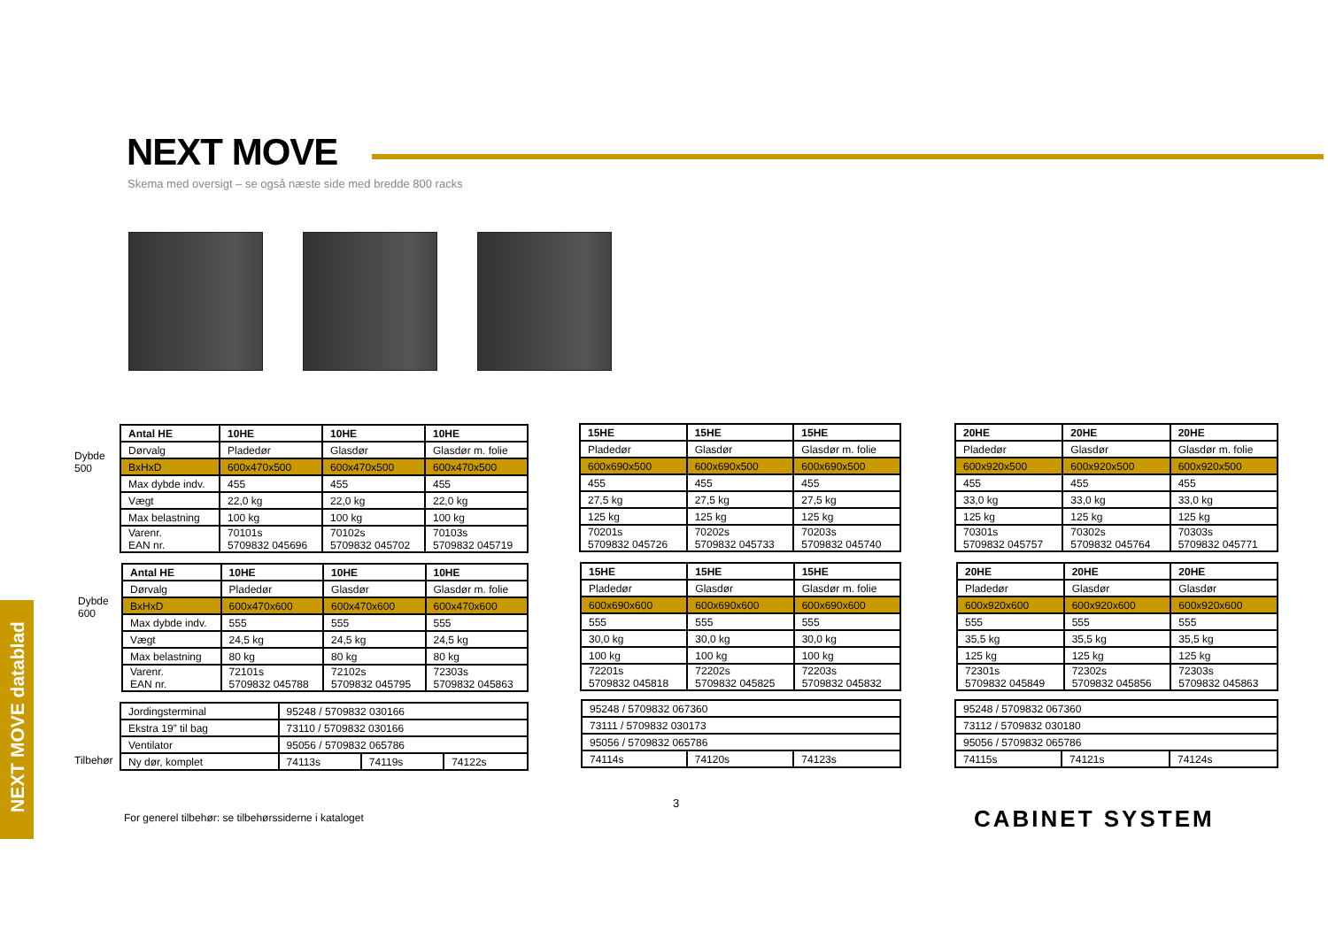NEXT MOVE
Skema med oversigt – se også næste side med bredde 800 racks
NEXT MOVE datablad
Dybde
500
| Antal HE | 10HE | 10HE | 10HE |
| --- | --- | --- | --- |
| Dørvalg | Pladedør | Glasdør | Glasdør m. folie |
| BxHxD | 600x470x500 | 600x470x500 | 600x470x500 |
| Max dybde indv. | 455 | 455 | 455 |
| Vægt | 22,0 kg | 22,0 kg | 22,0 kg |
| Max belastning | 100 kg | 100 kg | 100 kg |
| Varenr. EAN nr. | 70101s 5709832 045696 | 70102s 5709832 045702 | 70103s 5709832 045719 |
| 15HE | 15HE | 15HE |
| --- | --- | --- |
| Pladedør | Glasdør | Glasdør m. folie |
| 600x690x500 | 600x690x500 | 600x690x500 |
| 455 | 455 | 455 |
| 27,5 kg | 27,5 kg | 27,5 kg |
| 125 kg | 125 kg | 125 kg |
| 70201s 5709832 045726 | 70202s 5709832 045733 | 70203s 5709832 045740 |
| 20HE | 20HE | 20HE |
| --- | --- | --- |
| Pladedør | Glasdør | Glasdør m. folie |
| 600x920x500 | 600x920x500 | 600x920x500 |
| 455 | 455 | 455 |
| 33,0 kg | 33,0 kg | 33,0 kg |
| 125 kg | 125 kg | 125 kg |
| 70301s 5709832 045757 | 70302s 5709832 045764 | 70303s 5709832 045771 |
Dybde
600
| Antal HE | 10HE | 10HE | 10HE |
| --- | --- | --- | --- |
| Dørvalg | Pladedør | Glasdør | Glasdør m. folie |
| BxHxD | 600x470x600 | 600x470x600 | 600x470x600 |
| Max dybde indv. | 555 | 555 | 555 |
| Vægt | 24,5 kg | 24,5 kg | 24,5 kg |
| Max belastning | 80 kg | 80 kg | 80 kg |
| Varenr. EAN nr. | 72101s 5709832 045788 | 72102s 5709832 045795 | 72303s 5709832 045863 |
| 15HE | 15HE | 15HE |
| --- | --- | --- |
| Pladedør | Glasdør | Glasdør m. folie |
| 600x690x600 | 600x690x600 | 600x690x600 |
| 555 | 555 | 555 |
| 30,0 kg | 30,0 kg | 30,0 kg |
| 100 kg | 100 kg | 100 kg |
| 72201s 5709832 045818 | 72202s 5709832 045825 | 72203s 5709832 045832 |
| 20HE | 20HE | 20HE |
| --- | --- | --- |
| Pladedør | Glasdør | Glasdør |
| 600x920x600 | 600x920x600 | 600x920x600 |
| 555 | 555 | 555 |
| 35,5 kg | 35,5 kg | 35,5 kg |
| 125 kg | 125 kg | 125 kg |
| 72301s 5709832 045849 | 72302s 5709832 045856 | 72303s 5709832 045863 |
Tilbehør
| Jordingsterminal | 95248 / 5709832 030166 | | |
| Ekstra 19” til bag | 73110 / 5709832 030166 | | |
| Ventilator | 95056 / 5709832 065786 | | |
| Ny dør, komplet | 74113s | 74119s | 74122s |
| 95248 / 5709832 067360 | | |
| 73111 / 5709832 030173 | | |
| 95056 / 5709832 065786 | | |
| 74114s | 74120s | 74123s |
| 95248 / 5709832 067360 | | |
| 73112 / 5709832 030180 | | |
| 95056 / 5709832 065786 | | |
| 74115s | 74121s | 74124s |
3
For generel tilbehør: se tilbehørssiderne i kataloget
CABINET SYSTEM